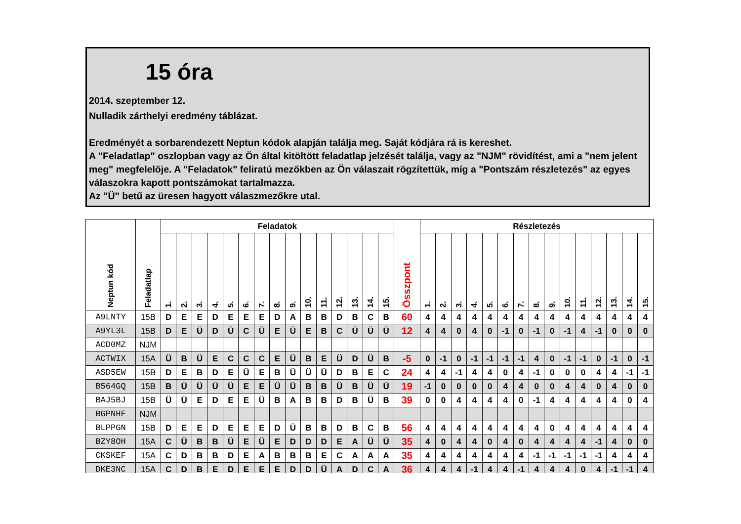15 óra
2014. szeptember 12.
Nulladik zárthelyi eredmény táblázat.
Eredményét a sorbarendezett Neptun kódok alapján találja meg. Saját kódjára rá is kereshet.
A "Feladatlap" oszlopban vagy az Ön által kitöltött feladatlap jelzését találja, vagy az "NJM" rövidítést, ami a "nem jelent meg" megfelelője. A "Feladatok" feliratú mezőkben az Ön válaszait rögzítettük, míg a "Pontszám részletezés" az egyes válaszokra kapott pontszámokat tartalmazza.
Az "Ü" betű az üresen hagyott válaszmezőkre utal.
| Neptun kód | Feladatlap | Feladatok | | | | | | | | | | | | | | | Összpont | Részletezés | | | | | | | | | | | | | | |
| --- | --- | --- | --- | --- | --- | --- | --- | --- | --- | --- | --- | --- | --- | --- | --- | --- | --- | --- | --- | --- | --- | --- | --- | --- | --- | --- | --- | --- | --- | --- | --- | --- |
| | | 1. | 2. | 3. | 4. | 5. | 6. | 7. | 8. | 9. | 10. | 11. | 12. | 13. | 14. | 15. | | 1. | 2. | 3. | 4. | 5. | 6. | 7. | 8. | 9. | 10. | 11. | 12. | 13. | 14. | 15. |
| A9LNTY | 15B | D | E | E | D | E | E | E | D | A | B | B | D | B | C | B | 60 | 4 | 4 | 4 | 4 | 4 | 4 | 4 | 4 | 4 | 4 | 4 | 4 | 4 | 4 | 4 |
| A9YL3L | 15B | D | E | Ü | D | Ü | C | Ü | E | Ü | E | B | C | Ü | Ü | Ü | 12 | 4 | 4 | 0 | 4 | 0 | -1 | 0 | -1 | 0 | -1 | 4 | -1 | 0 | 0 | 0 |
| ACD0MZ | NJM | | | | | | | | | | | | | | | | | | | | | | | | | | | | | | | |
| ACTWIX | 15A | Ü | B | Ü | E | C | C | C | E | Ü | B | E | Ü | D | Ü | B | -5 | 0 | -1 | 0 | -1 | -1 | -1 | -1 | 4 | 0 | -1 | -1 | 0 | -1 | 0 | -1 |
| ASD5EW | 15B | D | E | B | D | E | Ü | E | B | Ü | Ü | Ü | D | B | E | C | 24 | 4 | 4 | -1 | 4 | 4 | 0 | 4 | -1 | 0 | 0 | 0 | 4 | 4 | -1 | -1 |
| B564GQ | 15B | B | Ü | Ü | Ü | Ü | E | E | Ü | Ü | B | B | Ü | B | Ü | Ü | 19 | -1 | 0 | 0 | 0 | 0 | 4 | 4 | 0 | 0 | 4 | 4 | 0 | 4 | 0 | 0 |
| BAJ5BJ | 15B | Ü | Ü | E | D | E | E | Ü | B | A | B | B | D | B | Ü | B | 39 | 0 | 0 | 4 | 4 | 4 | 4 | 0 | -1 | 4 | 4 | 4 | 4 | 4 | 0 | 4 |
| BGPNHF | NJM | | | | | | | | | | | | | | | | | | | | | | | | | | | | | | | |
| BLPPGN | 15B | D | E | E | D | E | E | E | D | Ü | B | B | D | B | C | B | 56 | 4 | 4 | 4 | 4 | 4 | 4 | 4 | 4 | 0 | 4 | 4 | 4 | 4 | 4 | 4 |
| BZY8OH | 15A | C | Ü | B | B | Ü | E | Ü | E | D | D | D | E | A | Ü | Ü | 35 | 4 | 0 | 4 | 4 | 0 | 4 | 0 | 4 | 4 | 4 | 4 | -1 | 4 | 0 | 0 |
| CKSKEF | 15A | C | D | B | B | D | E | A | B | B | B | E | C | A | A | A | 35 | 4 | 4 | 4 | 4 | 4 | 4 | 4 | -1 | -1 | -1 | -1 | -1 | 4 | 4 | 4 |
| DKE3NC | 15A | C | D | B | E | D | E | E | E | D | D | Ü | A | D | C | A | 36 | 4 | 4 | 4 | -1 | 4 | 4 | -1 | 4 | 4 | 4 | 0 | 4 | -1 | -1 | 4 |